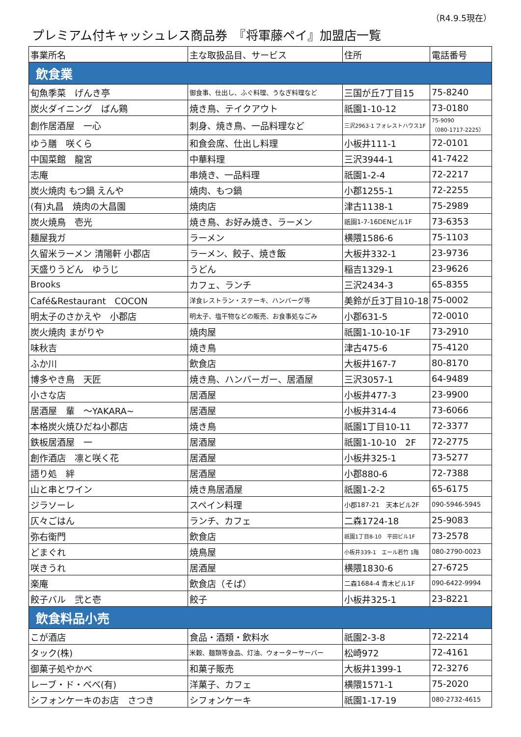（R4.9.5現在）
プレミアム付キャッシュレス商品券　『将軍藤ペイ』加盟店一覧
| 事業所名 | 主な取扱品目、サービス | 住所 | 電話番号 |
| --- | --- | --- | --- |
| 飲食業 | | | |
| 旬魚季菜 げんき亭 | 御食事、仕出し、ふぐ料理、うなぎ料理など | 三国が丘7丁目15 | 75-8240 |
| 炭火ダイニング ばん鶏 | 焼き鳥、テイクアウト | 祇園1-10-12 | 73-0180 |
| 創作居酒屋 一心 | 刺身、焼き鳥、一品料理など | 三沢2963-1 フォレストハウス1F | 75-9090 （080-1717-2225） |
| ゆう膳 咲くら | 和食会席、仕出し料理 | 小板井111-1 | 72-0101 |
| 中国菜館 龍宮 | 中華料理 | 三沢3944-1 | 41-7422 |
| 志庵 | 串焼き、一品料理 | 祇園1-2-4 | 72-2217 |
| 炭火焼肉 もつ鍋 えんや | 焼肉、もつ鍋 | 小郡1255-1 | 72-2255 |
| (有)丸昌 焼肉の大昌園 | 焼肉店 | 津古1138-1 | 75-2989 |
| 炭火焼鳥 壱光 | 焼き鳥、お好み焼き、ラーメン | 祇園1-7-16DENビル1F | 73-6353 |
| 麺屋我ガ | ラーメン | 横隈1586-6 | 75-1103 |
| 久留米ラーメン 清陽軒 小郡店 | ラーメン、餃子、焼き飯 | 大板井332-1 | 23-9736 |
| 天盛りうどん ゆうじ | うどん | 稲吉1329-1 | 23-9626 |
| Brooks | カフェ、ランチ | 三沢2434-3 | 65-8355 |
| Café&Restaurant COCON | 洋食レストラン・ステーキ、ハンバーグ等 | 美鈴が丘3丁目10-18 | 75-0002 |
| 明太子のさかえや 小郡店 | 明太子、塩干物などの販売、お食事処なごみ | 小郡631-5 | 72-0010 |
| 炭火焼肉 まがりや | 焼肉屋 | 祇園1-10-10-1F | 73-2910 |
| 味秋吉 | 焼き鳥 | 津古475-6 | 75-4120 |
| ふか川 | 飲食店 | 大板井167-7 | 80-8170 |
| 博多やき鳥 天匠 | 焼き鳥、ハンバーガー、居酒屋 | 三沢3057-1 | 64-9489 |
| 小さな店 | 居酒屋 | 小板井477-3 | 23-9900 |
| 居酒屋 輩 ～YAKARA~ | 居酒屋 | 小板井314-4 | 73-6066 |
| 本格炭火焼ひだね小郡店 | 焼き鳥 | 祇園1丁目10-11 | 72-3377 |
| 鉄板居酒屋 一 | 居酒屋 | 祇園1-10-10 2F | 72-2775 |
| 創作酒店 凛と咲く花 | 居酒屋 | 小板井325-1 | 73-5277 |
| 語り処 絆 | 居酒屋 | 小郡880-6 | 72-7388 |
| 山と串とワイン | 焼き鳥居酒屋 | 祇園1-2-2 | 65-6175 |
| ジラソーレ | スペイン料理 | 小郡187-21 天本ビル2F | 090-5946-5945 |
| 仄々ごはん | ランチ、カフェ | 二森1724-18 | 25-9083 |
| 弥右衛門 | 飲食店 | 祇園1丁目8-10 平田ビル1F | 73-2578 |
| どまぐれ | 焼鳥屋 | 小板井339-1 エール若竹 1階 | 080-2790-0023 |
| 咲きうれ | 居酒屋 | 横隈1830-6 | 27-6725 |
| 楽庵 | 飲食店（そば） | 二森1684-4 青木ビル1F | 090-6422-9994 |
| 餃子バル 弐と壱 | 餃子 | 小板井325-1 | 23-8221 |
| 飲食料品小売 | | | |
| こが酒店 | 食品・酒類・飲料水 | 祇園2-3-8 | 72-2214 |
| タック(株) | 米穀、麺類等食品、灯油、ウォーターサーバー | 松崎972 | 72-4161 |
| 御菓子処やかべ | 和菓子販売 | 大板井1399-1 | 72-3276 |
| レーブ・ド・べべ(有) | 洋菓子、カフェ | 横隈1571-1 | 75-2020 |
| シフォンケーキのお店 さつき | シフォンケーキ | 祇園1-17-19 | 080-2732-4615 |